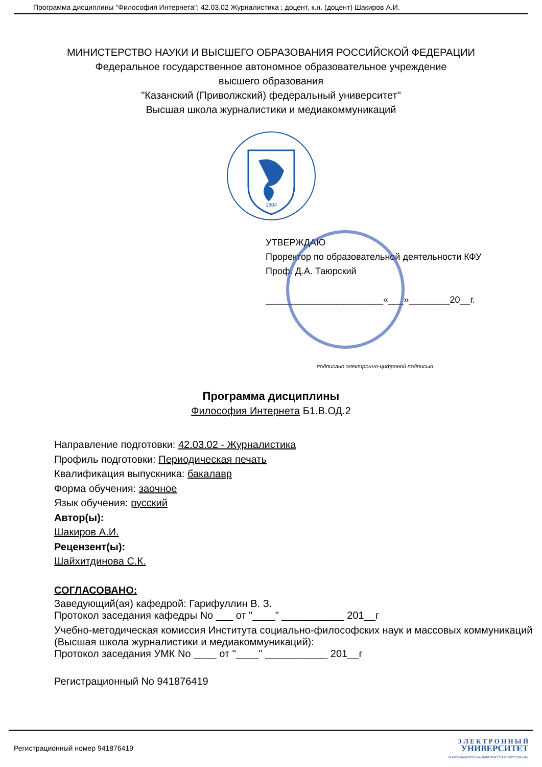Программа дисциплины "Философия Интернета"; 42.03.02 Журналистика ; доцент, к.н. (доцент) Шакиров А.И.
МИНИСТЕРСТВО НАУКИ И ВЫСШЕГО ОБРАЗОВАНИЯ РОССИЙСКОЙ ФЕДЕРАЦИИ
Федеральное государственное автономное образовательное учреждение
высшего образования
"Казанский (Приволжский) федеральный университет"
Высшая школа журналистики и медиакоммуникаций
1804
УТВЕРЖДАЮ
Проректор по образовательной деятельности КФУ
Проф. Д.А. Таюрский
_______________________«___»________20__г.
подписано электронно-цифровой подписью
Программа дисциплины
Философия Интернета Б1.В.ОД.2
Направление подготовки: 42.03.02 - Журналистика
Профиль подготовки: Периодическая печать
Квалификация выпускника: бакалавр
Форма обучения: заочное
Язык обучения: русский
Автор(ы):
Шакиров А.И.
Рецензент(ы):
Шайхитдинова С.К.
СОГЛАСОВАНО:
Заведующий(ая) кафедрой: Гарифуллин В. З.
Протокол заседания кафедры No ___ от "____" ___________ 201__г
Учебно-методическая комиссия Института социально-философских наук и массовых коммуникаций (Высшая школа журналистики и медиакоммуникаций):
Протокол заседания УМК No ____ от "____" ___________ 201__г
Регистрационный No 941876419
Регистрационный номер 941876419
Э Л Е К Т Р О Н Н Ы Й
УНИВЕРСИТЕТ
ИНФОРМАЦИОННО-АНАЛИТИЧЕСКАЯ СИСТЕМА КФУ